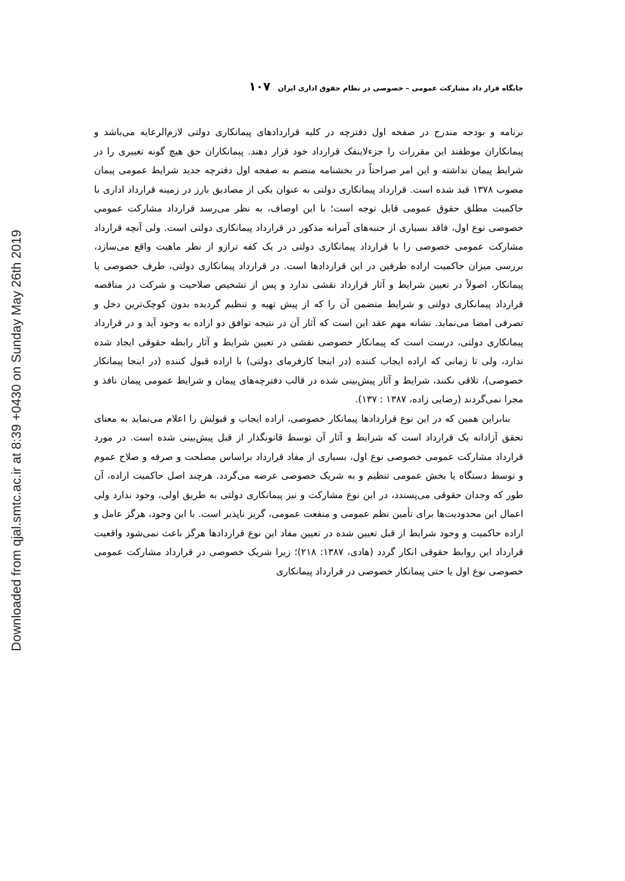Downloaded from qjal.smtc.ac.ir at 8:39 +0430 on Sunday May 26th 2019
جایگاه قرار داد مشارکت عمومی – خصوصی در نظام حقوق اداری ایران ۱۰۷
برنامه و بودجه مندرج در صفحه اول دفترچه در کلیه قراردادهای پیمانکاری دولتی لازم‌الرعایه می‌باشد و پیمانکاران موظفند این مقررات را جزء‌لاینفک قرارداد خود قرار دهند. پیمانکاران حق هیچ گونه تغییری را در شرایط پیمان نداشته و این امر صراحتاً در بخشنامه منضم به صفحه اول دفترچه جدید شرایط عمومی پیمان مصوب ۱۳۷۸ قید شده است. قرارداد پیمانکاری دولتی به عنوان یکی از مصادیق بارز در زمینه قرارداد اداری با حاکمیت مطلق حقوق عمومی قابل توجه است؛ با این اوصاف، به نظر می‌رسد قرارداد مشارکت عمومی خصوصی نوع اول، فاقد بسیاری از جنبه‌های آمرانه مذکور در قرارداد پیمانکاری دولتی است. ولی آنچه قرارداد مشارکت عمومی خصوصی را با قرارداد پیمانکاری دولتی در یک کفه ترازو از نظر ماهیت واقع می‌سازد، بررسی میزان حاکمیت اراده طرفین در این قراردادها است. در قرارداد پیمانکاری دولتی، طرف خصوصی یا پیمانکار، اصولاً در تعیین شرایط و آثار قرارداد نقشی ندارد و پس از تشخیص صلاحیت و شرکت در مناقصه قرارداد پیمانکاری دولتی و شرایط متضمن آن را که از پیش تهیه و تنظیم گردیده بدون کوچک‌ترین دخل و تصرفی امضا می‌نماید. نشانه مهم عقد این است که آثار آن در نتیجه توافق دو اراده به وجود آید و در قرارداد پیمانکاری دولتی، درست است که پیمانکار خصوصی نقشی در تعیین شرایط و آثار رابطه حقوقی ایجاد شده ندارد، ولی تا زمانی که اراده ایجاب کننده (در اینجا کارفرمای دولتی) با اراده قبول کننده (در اینجا پیمانکار خصوصی)، تلاقی نکنند، شرایط و آثار پیش‌بینی شده در قالب دفترچه‌های پیمان و شرایط عمومی پیمان نافذ و مجرا نمی‌گردند (رضایی زاده، ۱۳۸۷ : ۱۳۷).
بنابراین همین که در این نوع قراردادها پیمانکار خصوصی، اراده ایجاب و قبولش را اعلام می‌نماید به معنای تحقق آزادانه یک قرارداد است که شرایط و آثار آن توسط قانونگذار از قبل پیش‌بینی شده است. در مورد قرارداد مشارکت عمومی خصوصی نوع اول، بسیاری از مفاد قرارداد براساس مصلحت و صرفه و صلاح عموم و توسط دستگاه یا بخش عمومی تنظیم و به شریک خصوصی عرضه می‌گردد. هرچند اصل حاکمیت اراده، آن طور که وجدان حقوقی می‌پسندد، در این نوع مشارکت و نیز پیمانکاری دولتی به طریق اولی، وجود ندارد ولی اعمال این محدودیت‌ها برای تأمین نظم عمومی و منفعت عمومی، گریز ناپذیر است. با این وجود، هرگز عامل و اراده حاکمیت و وجود شرایط از قبل تعیین شده در تعیین مفاد این نوع قراردادها هرگز باعث نمی‌شود واقعیت قرارداد این روابط حقوقی انکار گردد (هادی، ۱۳۸۷: ۲۱۸)؛ زیرا شریک خصوصی در قرارداد مشارکت عمومی خصوصی نوع اول یا حتی پیمانکار خصوصی در قرارداد پیمانکاری